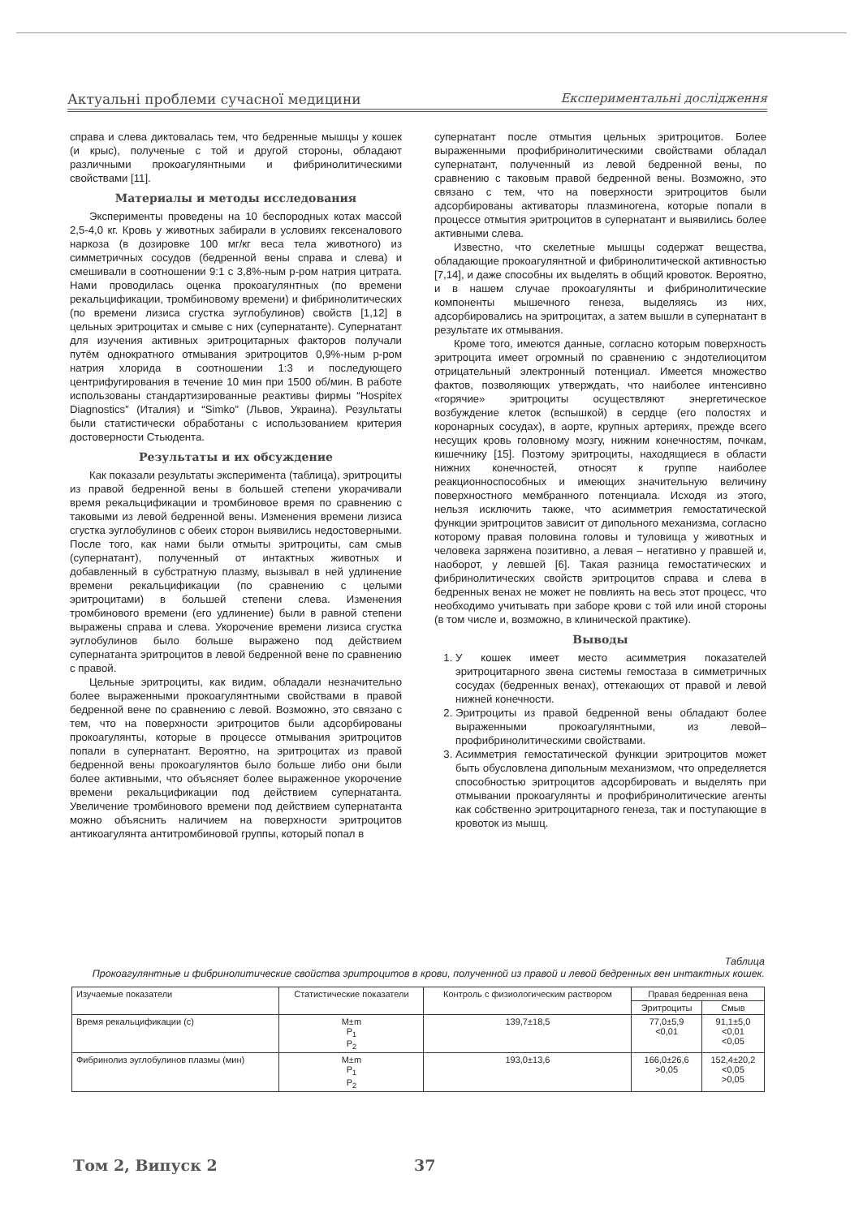Актуальні проблеми сучасної медицини Експериментальні дослідження
справа и слева диктовалась тем, что бедренные мышцы у кошек (и крыс), полученые с той и другой стороны, обладают различными прокоагулянтными и фибринолитическими свойствами [11].
Материалы и методы исследования
Эксперименты проведены на 10 беспородных котах массой 2,5-4,0 кг. Кровь у животных забирали в условиях гексеналового наркоза (в дозировке 100 мг/кг веса тела животного) из симметричных сосудов (бедренной вены справа и слева) и смешивали в соотношении 9:1 с 3,8%-ным р-ром натрия цитрата. Нами проводилась оценка прокоагулянтных (по времени рекальцификации, тромбиновому времени) и фибринолитических (по времени лизиса сгустка эуглобулинов) свойств [1,12] в цельных эритроцитах и смыве с них (супернатанте). Супернатант для изучения активных эритроцитарных факторов получали путём однократного отмывания эритроцитов 0,9%-ным р-ром натрия хлорида в соотношении 1:3 и последующего центрифугирования в течение 10 мин при 1500 об/мин. В работе использованы стандартизированные реактивы фирмы “Hospitex Diagnostics” (Италия) и “Simko” (Львов, Украина). Результаты были статистически обработаны с использованием критерия достоверности Стьюдента.
Результаты и их обсуждение
Как показали результаты эксперимента (таблица), эритроциты из правой бедренной вены в большей степени укорачивали время рекальцификации и тромбиновое время по сравнению с таковыми из левой бедренной вены. Изменения времени лизиса сгустка эуглобулинов с обеих сторон выявились недостоверными. После того, как нами были отмыты эритроциты, сам смыв (супернатант), полученный от интактных животных и добавленный в субстратную плазму, вызывал в ней удлинение времени рекальцификации (по сравнению с целыми эритроцитами) в большей степени слева. Изменения тромбинового времени (его удлинение) были в равной степени выражены справа и слева. Укорочение времени лизиса сгустка эуглобулинов было больше выражено под действием супернатанта эритроцитов в левой бедренной вене по сравнению с правой.
Цельные эритроциты, как видим, обладали незначительно более выраженными прокоагулянтными свойствами в правой бедренной вене по сравнению с левой. Возможно, это связано с тем, что на поверхности эритроцитов были адсорбированы прокоагулянты, которые в процессе отмывания эритроцитов попали в супернатант. Вероятно, на эритроцитах из правой бедренной вены прокоагулянтов было больше либо они были более активными, что объясняет более выраженное укорочение времени рекальцификации под действием супернатанта. Увеличение тромбинового времени под действием супернатанта можно объяснить наличием на поверхности эритроцитов антикоагулянта антитромбиновой группы, который попал в
супернатант после отмытия цельных эритроцитов. Более выраженными профибринолитическими свойствами обладал супернатант, полученный из левой бедренной вены, по сравнению с таковым правой бедренной вены. Возможно, это связано с тем, что на поверхности эритроцитов были адсорбированы активаторы плазминогена, которые попали в процессе отмытия эритроцитов в супернатант и выявились более активными слева.
Известно, что скелетные мышцы содержат вещества, обладающие прокоагулянтной и фибринолитической активностью [7,14], и даже способны их выделять в общий кровоток. Вероятно, и в нашем случае прокоагулянты и фибринолитические компоненты мышечного генеза, выделяясь из них, адсорбировались на эритроцитах, а затем вышли в супернатант в результате их отмывания.
Кроме того, имеются данные, согласно которым поверхность эритроцита имеет огромный по сравнению с эндотелиоцитом отрицательный электронный потенциал. Имеется множество фактов, позволяющих утверждать, что наиболее интенсивно «горячие» эритроциты осуществляют энергетическое возбуждение клеток (вспышкой) в сердце (его полостях и коронарных сосудах), в аорте, крупных артериях, прежде всего несущих кровь головному мозгу, нижним конечностям, почкам, кишечнику [15]. Поэтому эритроциты, находящиеся в области нижних конечностей, относят к группе наиболее реакционноспособных и имеющих значительную величину поверхностного мембранного потенциала. Исходя из этого, нельзя исключить также, что асимметрия гемостатической функции эритроцитов зависит от дипольного механизма, согласно которому правая половина головы и туловища у животных и человека заряжена позитивно, а левая – негативно у правшей и, наоборот, у левшей [6]. Такая разница гемостатических и фибринолитических свойств эритроцитов справа и слева в бедренных венах не может не повлиять на весь этот процесс, что необходимо учитывать при заборе крови с той или иной стороны (в том числе и, возможно, в клинической практике).
Выводы
1. У кошек имеет место асимметрия показателей эритроцитарного звена системы гемостаза в симметричных сосудах (бедренных венах), оттекающих от правой и левой нижней конечности.
2. Эритроциты из правой бедренной вены обладают более выраженными прокоагулянтными, из левой– профибринолитическими свойствами.
3. Асимметрия гемостатической функции эритроцитов может быть обусловлена дипольным механизмом, что определяется способностью эритроцитов адсорбировать и выделять при отмывании прокоагулянты и профибринолитические агенты как собственно эритроцитарного генеза, так и поступающие в кровоток из мышц.
Таблица
Прокоагулянтные и фибринолитические свойства эритроцитов в крови, полученной из правой и левой бедренных вен интактных кошек.
| Изучаемые показатели | Статистические показатели | Контроль с физиологическим раствором | Правая бедренная вена | |
| --- | --- | --- | --- | --- |
| | | | Эритроциты | Смыв |
| Время рекальцификации (с) | M±m P<sub>1</sub> P<sub>2</sub> | 139,7±18,5 | 77,0±5,9 <0,01 | 91,1±5,0 <0,01 <0,05 |
| Фибринолиз эуглобулинов плазмы (мин) | M±m P<sub>1</sub> P<sub>2</sub> | 193,0±13,6 | 166,0±26,6 >0,05 | 152,4±20,2 <0,05 >0,05 |
Том 2, Випуск 2 37